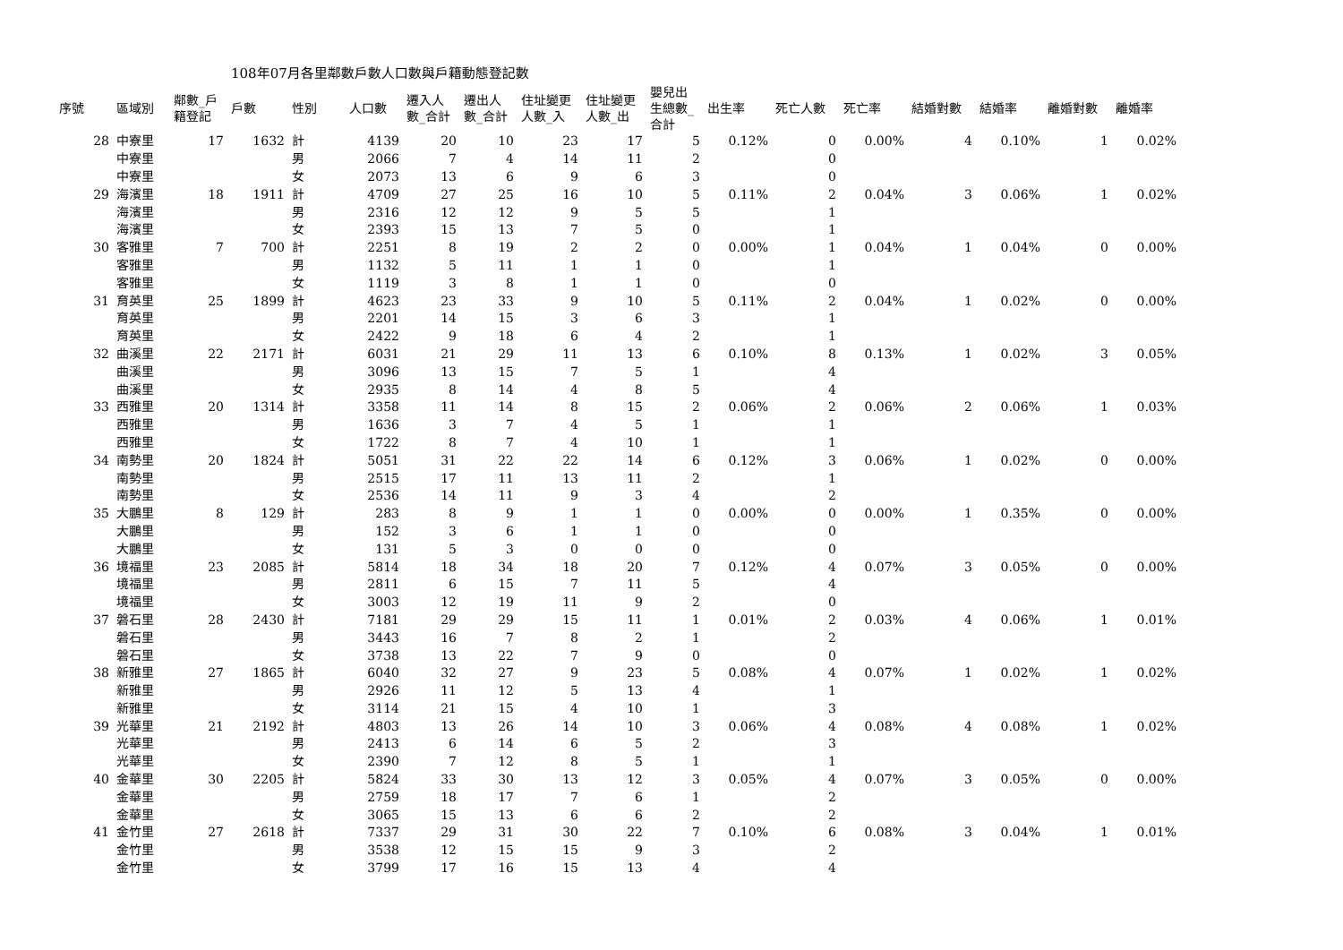108年07月各里鄰數戶數人口數與戶籍動態登記數
| 序號 | 區域別 | 鄰數_戶 籍登記 | 戶數 | 性別 | 人口數 | 遷入人 數_合計 | 遷出人 數_合計 | 住址變更 人數_入 | 住址變更 人數_出 | 嬰兒出 生總數_ 合計 | 出生率 | 死亡人數 | 死亡率 | 結婚對數 | 結婚率 | 離婚對數 | 離婚率 |
| --- | --- | --- | --- | --- | --- | --- | --- | --- | --- | --- | --- | --- | --- | --- | --- | --- | --- |
| 28 | 中寮里 | 17 | 1632 | 計 | 4139 | 20 | 10 | 23 | 17 | 5 | 0.12% | 0 | 0.00% | 4 | 0.10% | 1 | 0.02% |
| | 中寮里 | | | 男 | 2066 | 7 | 4 | 14 | 11 | 2 | | 0 | | | | | |
| | 中寮里 | | | 女 | 2073 | 13 | 6 | 9 | 6 | 3 | | 0 | | | | | |
| 29 | 海濱里 | 18 | 1911 | 計 | 4709 | 27 | 25 | 16 | 10 | 5 | 0.11% | 2 | 0.04% | 3 | 0.06% | 1 | 0.02% |
| | 海濱里 | | | 男 | 2316 | 12 | 12 | 9 | 5 | 5 | | 1 | | | | | |
| | 海濱里 | | | 女 | 2393 | 15 | 13 | 7 | 5 | 0 | | 1 | | | | | |
| 30 | 客雅里 | 7 | 700 | 計 | 2251 | 8 | 19 | 2 | 2 | 0 | 0.00% | 1 | 0.04% | 1 | 0.04% | 0 | 0.00% |
| | 客雅里 | | | 男 | 1132 | 5 | 11 | 1 | 1 | 0 | | 1 | | | | | |
| | 客雅里 | | | 女 | 1119 | 3 | 8 | 1 | 1 | 0 | | 0 | | | | | |
| 31 | 育英里 | 25 | 1899 | 計 | 4623 | 23 | 33 | 9 | 10 | 5 | 0.11% | 2 | 0.04% | 1 | 0.02% | 0 | 0.00% |
| | 育英里 | | | 男 | 2201 | 14 | 15 | 3 | 6 | 3 | | 1 | | | | | |
| | 育英里 | | | 女 | 2422 | 9 | 18 | 6 | 4 | 2 | | 1 | | | | | |
| 32 | 曲溪里 | 22 | 2171 | 計 | 6031 | 21 | 29 | 11 | 13 | 6 | 0.10% | 8 | 0.13% | 1 | 0.02% | 3 | 0.05% |
| | 曲溪里 | | | 男 | 3096 | 13 | 15 | 7 | 5 | 1 | | 4 | | | | | |
| | 曲溪里 | | | 女 | 2935 | 8 | 14 | 4 | 8 | 5 | | 4 | | | | | |
| 33 | 西雅里 | 20 | 1314 | 計 | 3358 | 11 | 14 | 8 | 15 | 2 | 0.06% | 2 | 0.06% | 2 | 0.06% | 1 | 0.03% |
| | 西雅里 | | | 男 | 1636 | 3 | 7 | 4 | 5 | 1 | | 1 | | | | | |
| | 西雅里 | | | 女 | 1722 | 8 | 7 | 4 | 10 | 1 | | 1 | | | | | |
| 34 | 南勢里 | 20 | 1824 | 計 | 5051 | 31 | 22 | 22 | 14 | 6 | 0.12% | 3 | 0.06% | 1 | 0.02% | 0 | 0.00% |
| | 南勢里 | | | 男 | 2515 | 17 | 11 | 13 | 11 | 2 | | 1 | | | | | |
| | 南勢里 | | | 女 | 2536 | 14 | 11 | 9 | 3 | 4 | | 2 | | | | | |
| 35 | 大鵬里 | 8 | 129 | 計 | 283 | 8 | 9 | 1 | 1 | 0 | 0.00% | 0 | 0.00% | 1 | 0.35% | 0 | 0.00% |
| | 大鵬里 | | | 男 | 152 | 3 | 6 | 1 | 1 | 0 | | 0 | | | | | |
| | 大鵬里 | | | 女 | 131 | 5 | 3 | 0 | 0 | 0 | | 0 | | | | | |
| 36 | 境福里 | 23 | 2085 | 計 | 5814 | 18 | 34 | 18 | 20 | 7 | 0.12% | 4 | 0.07% | 3 | 0.05% | 0 | 0.00% |
| | 境福里 | | | 男 | 2811 | 6 | 15 | 7 | 11 | 5 | | 4 | | | | | |
| | 境福里 | | | 女 | 3003 | 12 | 19 | 11 | 9 | 2 | | 0 | | | | | |
| 37 | 磐石里 | 28 | 2430 | 計 | 7181 | 29 | 29 | 15 | 11 | 1 | 0.01% | 2 | 0.03% | 4 | 0.06% | 1 | 0.01% |
| | 磐石里 | | | 男 | 3443 | 16 | 7 | 8 | 2 | 1 | | 2 | | | | | |
| | 磐石里 | | | 女 | 3738 | 13 | 22 | 7 | 9 | 0 | | 0 | | | | | |
| 38 | 新雅里 | 27 | 1865 | 計 | 6040 | 32 | 27 | 9 | 23 | 5 | 0.08% | 4 | 0.07% | 1 | 0.02% | 1 | 0.02% |
| | 新雅里 | | | 男 | 2926 | 11 | 12 | 5 | 13 | 4 | | 1 | | | | | |
| | 新雅里 | | | 女 | 3114 | 21 | 15 | 4 | 10 | 1 | | 3 | | | | | |
| 39 | 光華里 | 21 | 2192 | 計 | 4803 | 13 | 26 | 14 | 10 | 3 | 0.06% | 4 | 0.08% | 4 | 0.08% | 1 | 0.02% |
| | 光華里 | | | 男 | 2413 | 6 | 14 | 6 | 5 | 2 | | 3 | | | | | |
| | 光華里 | | | 女 | 2390 | 7 | 12 | 8 | 5 | 1 | | 1 | | | | | |
| 40 | 金華里 | 30 | 2205 | 計 | 5824 | 33 | 30 | 13 | 12 | 3 | 0.05% | 4 | 0.07% | 3 | 0.05% | 0 | 0.00% |
| | 金華里 | | | 男 | 2759 | 18 | 17 | 7 | 6 | 1 | | 2 | | | | | |
| | 金華里 | | | 女 | 3065 | 15 | 13 | 6 | 6 | 2 | | 2 | | | | | |
| 41 | 金竹里 | 27 | 2618 | 計 | 7337 | 29 | 31 | 30 | 22 | 7 | 0.10% | 6 | 0.08% | 3 | 0.04% | 1 | 0.01% |
| | 金竹里 | | | 男 | 3538 | 12 | 15 | 15 | 9 | 3 | | 2 | | | | | |
| | 金竹里 | | | 女 | 3799 | 17 | 16 | 15 | 13 | 4 | | 4 | | | | | |